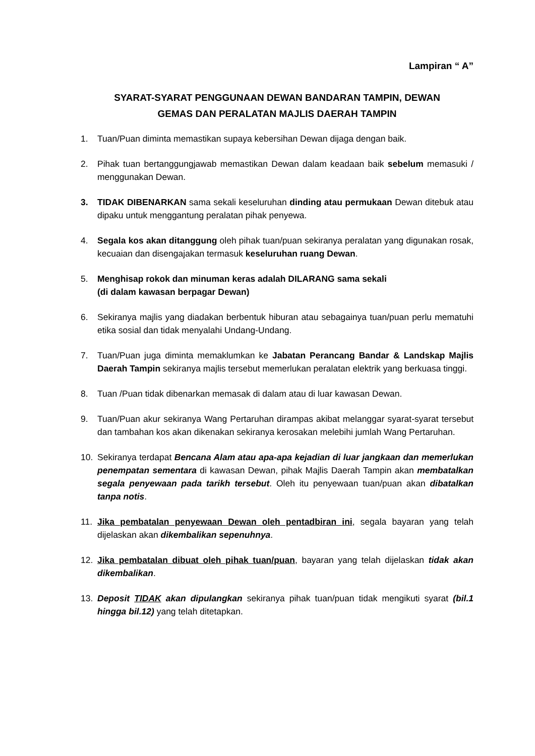Lampiran “ A”
SYARAT-SYARAT PENGGUNAAN DEWAN BANDARAN TAMPIN, DEWAN
GEMAS DAN PERALATAN MAJLIS DAERAH TAMPIN
1. Tuan/Puan diminta memastikan supaya kebersihan Dewan dijaga dengan baik.
2. Pihak tuan bertanggungjawab memastikan Dewan dalam keadaan baik sebelum memasuki / menggunakan Dewan.
3. TIDAK DIBENARKAN sama sekali keseluruhan dinding atau permukaan Dewan ditebuk atau dipaku untuk menggantung peralatan pihak penyewa.
4. Segala kos akan ditanggung oleh pihak tuan/puan sekiranya peralatan yang digunakan rosak, kecuaian dan disengajakan termasuk keseluruhan ruang Dewan.
5. Menghisap rokok dan minuman keras adalah DILARANG sama sekali
(di dalam kawasan berpagar Dewan)
6. Sekiranya majlis yang diadakan berbentuk hiburan atau sebagainya tuan/puan perlu mematuhi etika sosial dan tidak menyalahi Undang-Undang.
7. Tuan/Puan juga diminta memaklumkan ke Jabatan Perancang Bandar & Landskap Majlis Daerah Tampin sekiranya majlis tersebut memerlukan peralatan elektrik yang berkuasa tinggi.
8. Tuan /Puan tidak dibenarkan memasak di dalam atau di luar kawasan Dewan.
9. Tuan/Puan akur sekiranya Wang Pertaruhan dirampas akibat melanggar syarat-syarat tersebut dan tambahan kos akan dikenakan sekiranya kerosakan melebihi jumlah Wang Pertaruhan.
10. Sekiranya terdapat Bencana Alam atau apa-apa kejadian di luar jangkaan dan memerlukan penempatan sementara di kawasan Dewan, pihak Majlis Daerah Tampin akan membatalkan segala penyewaan pada tarikh tersebut. Oleh itu penyewaan tuan/puan akan dibatalkan tanpa notis.
11. Jika pembatalan penyewaan Dewan oleh pentadbiran ini, segala bayaran yang telah dijelaskan akan dikembalikan sepenuhnya.
12. Jika pembatalan dibuat oleh pihak tuan/puan, bayaran yang telah dijelaskan tidak akan dikembalikan.
13. Deposit TIDAK akan dipulangkan sekiranya pihak tuan/puan tidak mengikuti syarat (bil.1 hingga bil.12) yang telah ditetapkan.